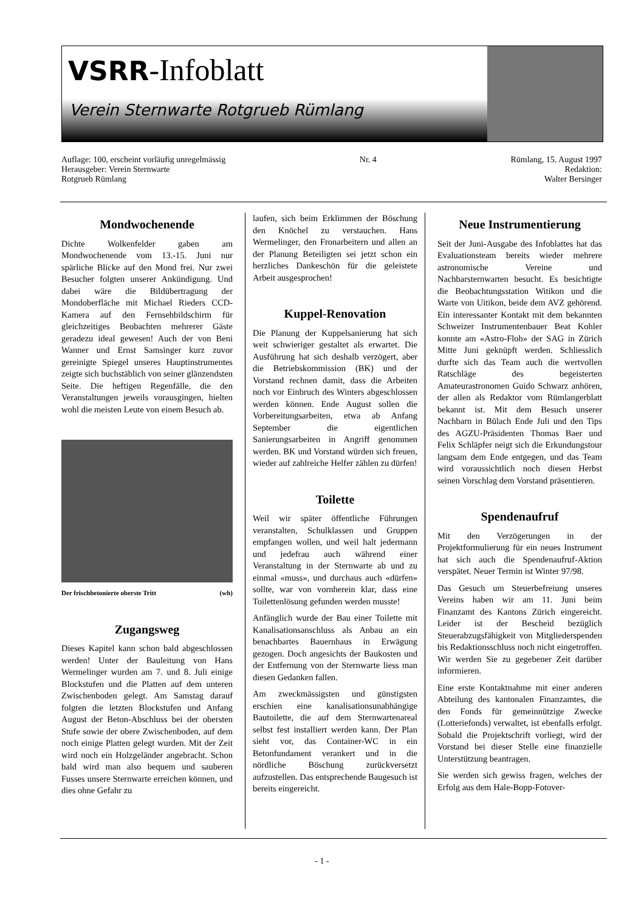VSRR-Infoblatt
Verein Sternwarte Rotgrueb Rümlang
Auflage: 100, erscheint vorläufig unregelmässig
Herausgeber: Verein Sternwarte
Rotgrueb Rümlang
Nr. 4 Rümlang, 15. August 1997
Redaktion:
Walter Bersinger
Mondwochenende
Dichte Wolkenfelder gaben am Mondwochenende vom 13.-15. Juni nur spärliche Blicke auf den Mond frei. Nur zwei Besucher folgten unserer Ankündigung. Und dabei wäre die Bildübertragung der Mondoberfläche mit Michael Rieders CCD-Kamera auf den Fernsehbildschirm für gleichzeitiges Beobachten mehrerer Gäste geradezu ideal gewesen! Auch der von Beni Wanner und Ernst Samsinger kurz zuvor gereinigte Spiegel unseres Hauptinstrumentes zeigte sich buchstäblich von seiner glänzendsten Seite. Die heftigen Regenfälle, die den Veranstaltungen jeweils vorausgingen, hielten wohl die meisten Leute von einem Besuch ab.
Der frischbetonierte oberste Tritt (wb)
Zugangsweg
Dieses Kapitel kann schon bald abgeschlossen werden! Unter der Bauleitung von Hans Wermelinger wurden am 7. und 8. Juli einige Blockstufen und die Platten auf dem unteren Zwischenboden gelegt. Am Samstag darauf folgten die letzten Blockstufen und Anfang August der Beton-Abschluss bei der obersten Stufe sowie der obere Zwischenboden, auf dem noch einige Platten gelegt wurden. Mit der Zeit wird noch ein Holzgeländer angebracht. Schon bald wird man also bequem und sauberen Fusses unsere Sternwarte erreichen können, und dies ohne Gefahr zu
laufen, sich beim Erklimmen der Böschung den Knöchel zu verstauchen. Hans Wermelinger, den Fronarbeitern und allen an der Planung Beteiligten sei jetzt schon ein herzliches Dankeschön für die geleistete Arbeit ausgesprochen!
Kuppel-Renovation
Die Planung der Kuppelsanierung hat sich weit schwieriger gestaltet als erwartet. Die Ausführung hat sich deshalb verzögert, aber die Betriebskommission (BK) und der Vorstand rechnen damit, dass die Arbeiten noch vor Einbruch des Winters abgeschlossen werden können. Ende August sollen die Vorbereitungsarbeiten, etwa ab Anfang September die eigentlichen Sanierungsarbeiten in Angriff genommen werden. BK und Vorstand würden sich freuen, wieder auf zahlreiche Helfer zählen zu dürfen!
Toilette
Weil wir später öffentliche Führungen veranstalten, Schulklassen und Gruppen empfangen wollen, und weil halt jedermann und jedefrau auch während einer Veranstaltung in der Sternwarte ab und zu einmal «muss», und durchaus auch «dürfen» sollte, war von vornherein klar, dass eine Toilettenlösung gefunden werden musste!
Anfänglich wurde der Bau einer Toilette mit Kanalisationsanschluss als Anbau an ein benachbartes Bauernhaus in Erwägung gezogen. Doch angesichts der Baukosten und der Entfernung von der Sternwarte liess man diesen Gedanken fallen.
Am zweckmässigsten und günstigsten erschien eine kanalisationsunabhängige Bautoilette, die auf dem Sternwartenareal selbst fest installiert werden kann. Der Plan sieht vor, das Container-WC in ein Betonfundament verankert und in die nördliche Böschung zurückversetzt aufzustellen. Das entsprechende Baugesuch ist bereits eingereicht.
Neue Instrumentierung
Seit der Juni-Ausgabe des Infoblattes hat das Evaluationsteam bereits wieder mehrere astronomische Vereine und Nachbarsternwarten besucht. Es besichtigte die Beobachtungsstation Witikon und die Warte von Uitikon, beide dem AVZ gehörend. Ein interessanter Kontakt mit dem bekannten Schweizer Instrumentenbauer Beat Kohler konnte am «Astro-Floh» der SAG in Zürich Mitte Juni geknüpft werden. Schliesslich durfte sich das Team auch die wertvollen Ratschläge des begeisterten Amateurastronomen Guido Schwarz anhören, der allen als Redaktor vom Rümlangerblatt bekannt ist. Mit dem Besuch unserer Nachbarn in Bülach Ende Juli und den Tips des AGZU-Präsidenten Thomas Baer und Felix Schläpfer neigt sich die Erkundungstour langsam dem Ende entgegen, und das Team wird voraussichtlich noch diesen Herbst seinen Vorschlag dem Vorstand präsentieren.
Spendenaufruf
Mit den Verzögerungen in der Projektformulierung für ein neues Instrument hat sich auch die Spendenaufruf-Aktion verspätet. Neuer Termin ist Winter 97/98.
Das Gesuch um Steuerbefreiung unseres Vereins haben wir am 11. Juni beim Finanzamt des Kantons Zürich eingereicht. Leider ist der Bescheid bezüglich Steuerabzugsfähigkeit von Mitgliederspenden bis Redaktionsschluss noch nicht eingetroffen. Wir werden Sie zu gegebener Zeit darüber informieren.
Eine erste Kontaktnahme mit einer anderen Abteilung des kantonalen Finanzamtes, die den Fonds für gemeinnützige Zwecke (Lotteriefonds) verwaltet, ist ebenfalls erfolgt. Sobald die Projektschrift vorliegt, wird der Vorstand bei dieser Stelle eine finanzielle Unterstützung beantragen.
Sie werden sich gewiss fragen, welches der Erfolg aus dem Hale-Bopp-Fotover-
- 1 -